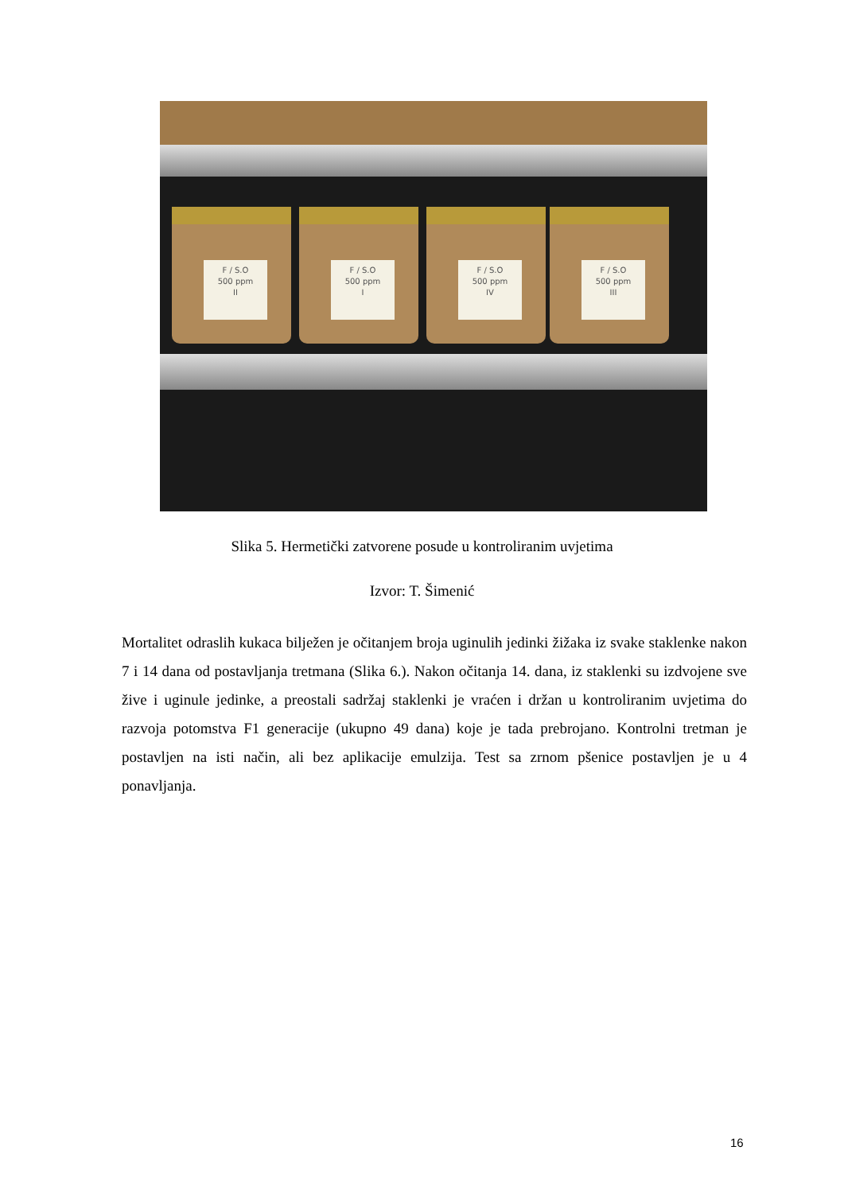F / S.O
500 ppm
II
F / S.O
500 ppm
I
F / S.O
500 ppm
IV
F / S.O
500 ppm
III
Slika 5. Hermetički zatvorene posude u kontroliranim uvjetima
Izvor: T. Šimenić
Mortalitet odraslih kukaca bilježen je očitanjem broja uginulih jedinki žižaka iz svake staklenke nakon 7 i 14 dana od postavljanja tretmana (Slika 6.). Nakon očitanja 14. dana, iz staklenki su izdvojene sve žive i uginule jedinke, a preostali sadržaj staklenki je vraćen i držan u kontroliranim uvjetima do razvoja potomstva F1 generacije (ukupno 49 dana) koje je tada prebrojano. Kontrolni tretman je postavljen na isti način, ali bez aplikacije emulzija. Test sa zrnom pšenice postavljen je u 4 ponavljanja.
16